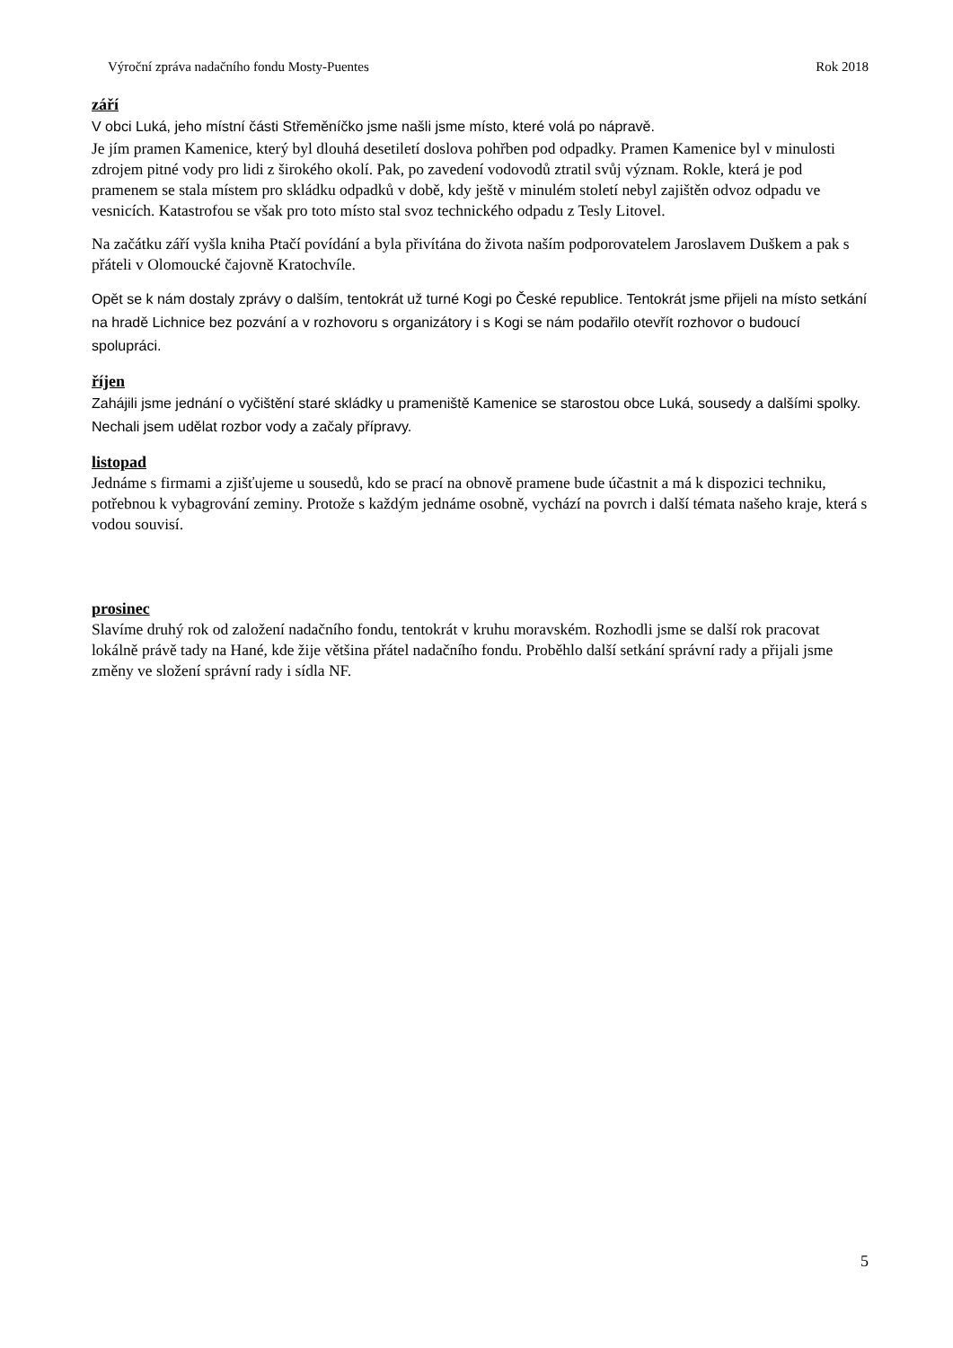Výroční zpráva nadačního fondu Mosty-Puentes Rok 2018
září
V obci Luká, jeho místní části Střeměníčko jsme našli jsme místo, které volá po nápravě.
Je jím pramen Kamenice, který byl dlouhá desetiletí doslova pohřben pod odpadky. Pramen Kamenice byl v minulosti zdrojem pitné vody pro lidi z širokého okolí. Pak, po zavedení vodovodů ztratil svůj význam. Rokle, která je pod pramenem se stala místem pro skládku odpadků v době, kdy ještě v minulém století nebyl zajištěn odvoz odpadu ve vesnicích. Katastrofou se však pro toto místo stal svoz technického odpadu z Tesly Litovel.
Na začátku září vyšla kniha Ptačí povídání a byla přivítána do života naším podporovatelem Jaroslavem Duškem a pak s přáteli v Olomoucké čajovně Kratochvíle.
Opět se k nám dostaly zprávy o dalším, tentokrát už turné Kogi po České republice. Tentokrát jsme přijeli na místo setkání na hradě Lichnice bez pozvání a v rozhovoru s organizátory i s Kogi se nám podařilo otevřít rozhovor o budoucí spolupráci.
říjen
Zahájili jsme jednání o vyčištění staré skládky u prameniště Kamenice se starostou obce Luká, sousedy a dalšími spolky. Nechali jsem udělat rozbor vody a začaly přípravy.
listopad
Jednáme s firmami a zjišťujeme u sousedů, kdo se prací na obnově pramene bude účastnit a má k dispozici techniku, potřebnou k vybagrování zeminy. Protože s každým jednáme osobně, vychází na povrch i další témata našeho kraje, která s vodou souvisí.
prosinec
Slavíme druhý rok od založení nadačního fondu, tentokrát v kruhu moravském. Rozhodli jsme se další rok pracovat lokálně právě tady na Hané, kde žije většina přátel nadačního fondu. Proběhlo další setkání správní rady a přijali jsme změny ve složení správní rady i sídla NF.
5